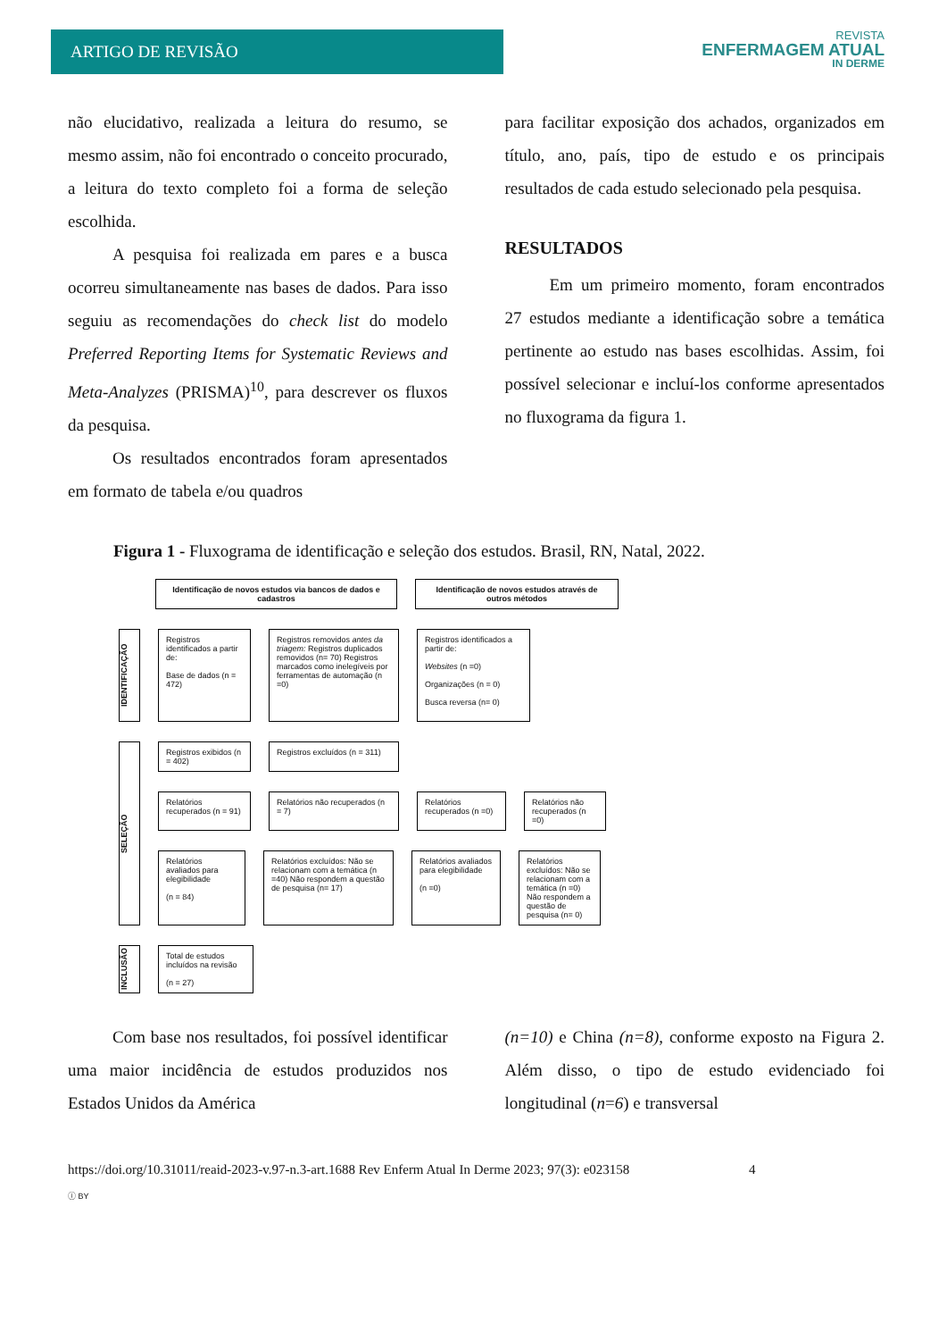ARTIGO DE REVISÃO
REVISTA
ENFERMAGEM ATUAL
IN DERME
não elucidativo, realizada a leitura do resumo, se mesmo assim, não foi encontrado o conceito procurado, a leitura do texto completo foi a forma de seleção escolhida.
A pesquisa foi realizada em pares e a busca ocorreu simultaneamente nas bases de dados. Para isso seguiu as recomendações do check list do modelo Preferred Reporting Items for Systematic Reviews and Meta-Analyzes (PRISMA)<sup>10</sup>, para descrever os fluxos da pesquisa.
Os resultados encontrados foram apresentados em formato de tabela e/ou quadros
para facilitar exposição dos achados, organizados em título, ano, país, tipo de estudo e os principais resultados de cada estudo selecionado pela pesquisa.
RESULTADOS
Em um primeiro momento, foram encontrados 27 estudos mediante a identificação sobre a temática pertinente ao estudo nas bases escolhidas. Assim, foi possível selecionar e incluí-los conforme apresentados no fluxograma da figura 1.
Figura 1 - Fluxograma de identificação e seleção dos estudos. Brasil, RN, Natal, 2022.
Identificação de novos estudos via bancos de dados e cadastros
Identificação de novos estudos através de outros métodos
IDENTIFICAÇÃO
Registros identificados a partir de:
Base de dados (n = 472)
Registros removidos antes da triagem: Registros duplicados removidos (n= 70) Registros marcados como inelegíveis por ferramentas de automação (n =0)
Registros identificados a partir de:
Websites (n =0)
Organizações (n = 0)
Busca reversa (n= 0)
SELEÇÃO
Registros exibidos (n = 402)
Registros excluídos (n = 311)
Relatórios recuperados (n = 91)
Relatórios não recuperados (n = 7)
Relatórios recuperados (n =0)
Relatórios não recuperados (n =0)
Relatórios avaliados para elegibilidade
(n = 84)
Relatórios excluídos: Não se relacionam com a temática (n =40) Não respondem a questão de pesquisa (n= 17)
Relatórios avaliados para elegibilidade
(n =0)
Relatórios excluídos: Não se relacionam com a temática (n =0) Não respondem a questão de pesquisa (n= 0)
INCLUSÃO
Total de estudos incluídos na revisão
(n = 27)
Com base nos resultados, foi possível identificar uma maior incidência de estudos produzidos nos Estados Unidos da América
(n=10) e China (n=8), conforme exposto na Figura 2. Além disso, o tipo de estudo evidenciado foi longitudinal (n=6) e transversal
https://doi.org/10.31011/reaid-2023-v.97-n.3-art.1688 Rev Enferm Atual In Derme 2023; 97(3): e023158 4
ⓘ BY